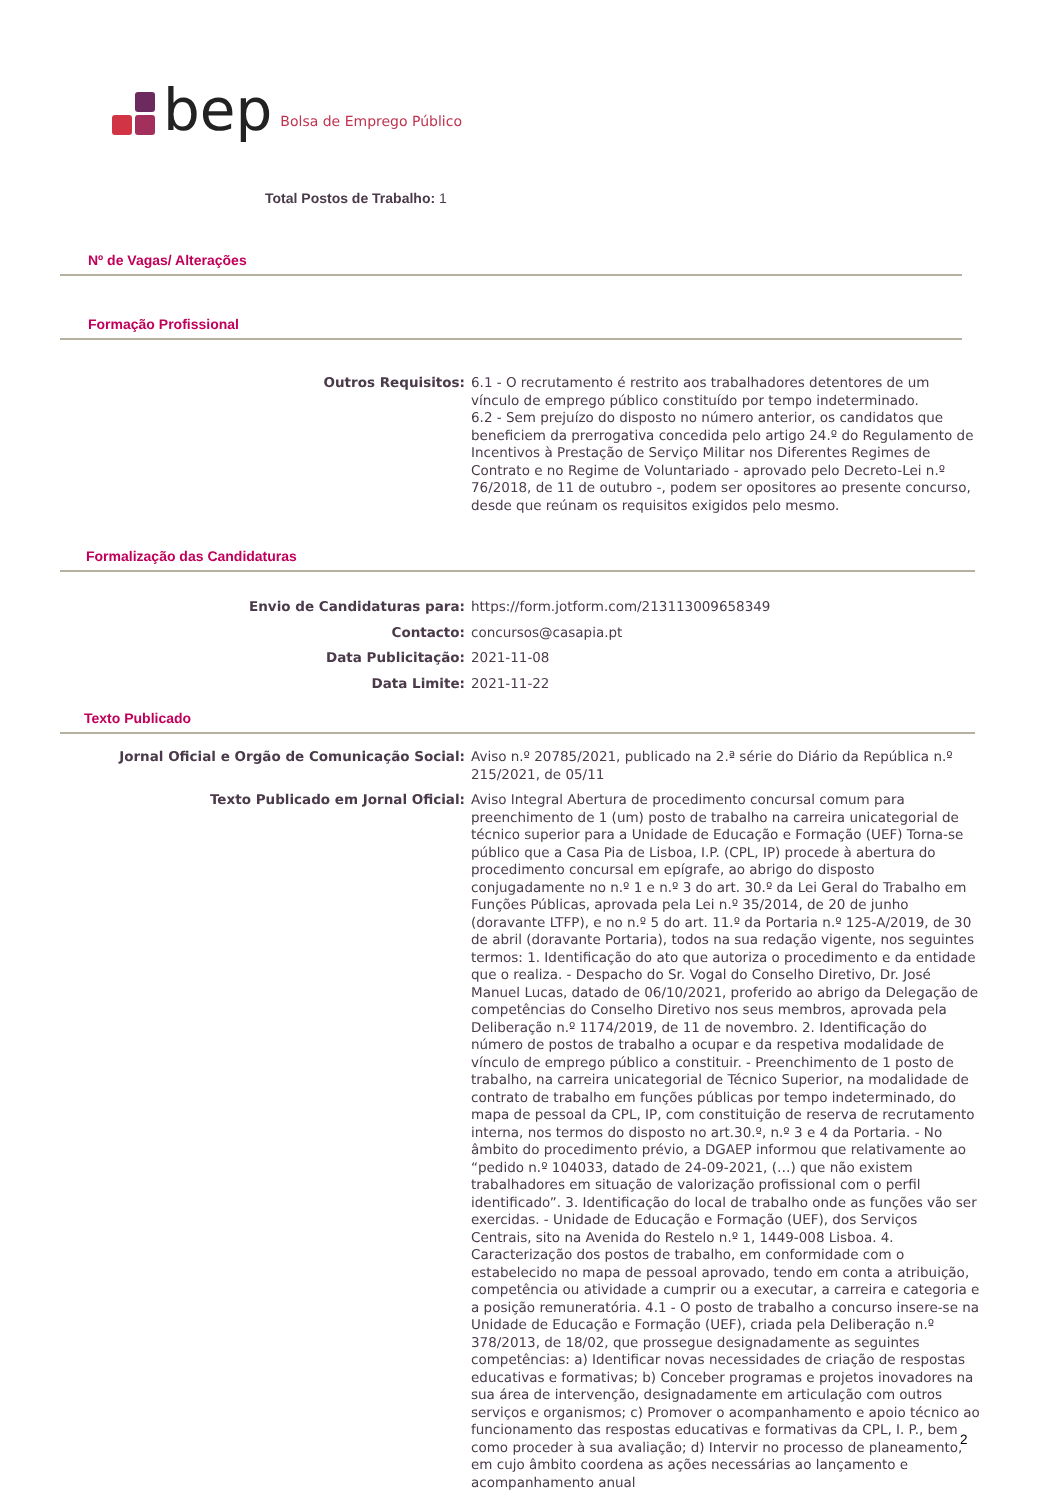bep Bolsa de Emprego Público
Total Postos de Trabalho: 1
Nº de Vagas/ Alterações
Formação Profissional
Outros Requisitos:
6.1 - O recrutamento é restrito aos trabalhadores detentores de um vínculo de emprego público constituído por tempo indeterminado.
6.2 - Sem prejuízo do disposto no número anterior, os candidatos que beneficiem da prerrogativa concedida pelo artigo 24.º do Regulamento de Incentivos à Prestação de Serviço Militar nos Diferentes Regimes de Contrato e no Regime de Voluntariado - aprovado pelo Decreto-Lei n.º 76/2018, de 11 de outubro -, podem ser opositores ao presente concurso, desde que reúnam os requisitos exigidos pelo mesmo.
Formalização das Candidaturas
Envio de Candidaturas para:
https://form.jotform.com/213113009658349
Contacto:
concursos@casapia.pt
Data Publicitação:
2021-11-08
Data Limite:
2021-11-22
Texto Publicado
Jornal Oficial e Orgão de Comunicação Social:
Aviso n.º 20785/2021, publicado na 2.ª série do Diário da República n.º 215/2021, de 05/11
Texto Publicado em Jornal Oficial:
Aviso Integral Abertura de procedimento concursal comum para preenchimento de 1 (um) posto de trabalho na carreira unicategorial de técnico superior para a Unidade de Educação e Formação (UEF) Torna-se público que a Casa Pia de Lisboa, I.P. (CPL, IP) procede à abertura do procedimento concursal em epígrafe, ao abrigo do disposto conjugadamente no n.º 1 e n.º 3 do art. 30.º da Lei Geral do Trabalho em Funções Públicas, aprovada pela Lei n.º 35/2014, de 20 de junho (doravante LTFP), e no n.º 5 do art. 11.º da Portaria n.º 125-A/2019, de 30 de abril (doravante Portaria), todos na sua redação vigente, nos seguintes termos: 1. Identificação do ato que autoriza o procedimento e da entidade que o realiza. - Despacho do Sr. Vogal do Conselho Diretivo, Dr. José Manuel Lucas, datado de 06/10/2021, proferido ao abrigo da Delegação de competências do Conselho Diretivo nos seus membros, aprovada pela Deliberação n.º 1174/2019, de 11 de novembro. 2. Identificação do número de postos de trabalho a ocupar e da respetiva modalidade de vínculo de emprego público a constituir. - Preenchimento de 1 posto de trabalho, na carreira unicategorial de Técnico Superior, na modalidade de contrato de trabalho em funções públicas por tempo indeterminado, do mapa de pessoal da CPL, IP, com constituição de reserva de recrutamento interna, nos termos do disposto no art.30.º, n.º 3 e 4 da Portaria. - No âmbito do procedimento prévio, a DGAEP informou que relativamente ao “pedido n.º 104033, datado de 24-09-2021, (…) que não existem trabalhadores em situação de valorização profissional com o perfil identificado”. 3. Identificação do local de trabalho onde as funções vão ser exercidas. - Unidade de Educação e Formação (UEF), dos Serviços Centrais, sito na Avenida do Restelo n.º 1, 1449-008 Lisboa. 4. Caracterização dos postos de trabalho, em conformidade com o estabelecido no mapa de pessoal aprovado, tendo em conta a atribuição, competência ou atividade a cumprir ou a executar, a carreira e categoria e a posição remuneratória. 4.1 - O posto de trabalho a concurso insere-se na Unidade de Educação e Formação (UEF), criada pela Deliberação n.º 378/2013, de 18/02, que prossegue designadamente as seguintes competências: a) Identificar novas necessidades de criação de respostas educativas e formativas; b) Conceber programas e projetos inovadores na sua área de intervenção, designadamente em articulação com outros serviços e organismos; c) Promover o acompanhamento e apoio técnico ao funcionamento das respostas educativas e formativas da CPL, I. P., bem como proceder à sua avaliação; d) Intervir no processo de planeamento, em cujo âmbito coordena as ações necessárias ao lançamento e acompanhamento anual
2